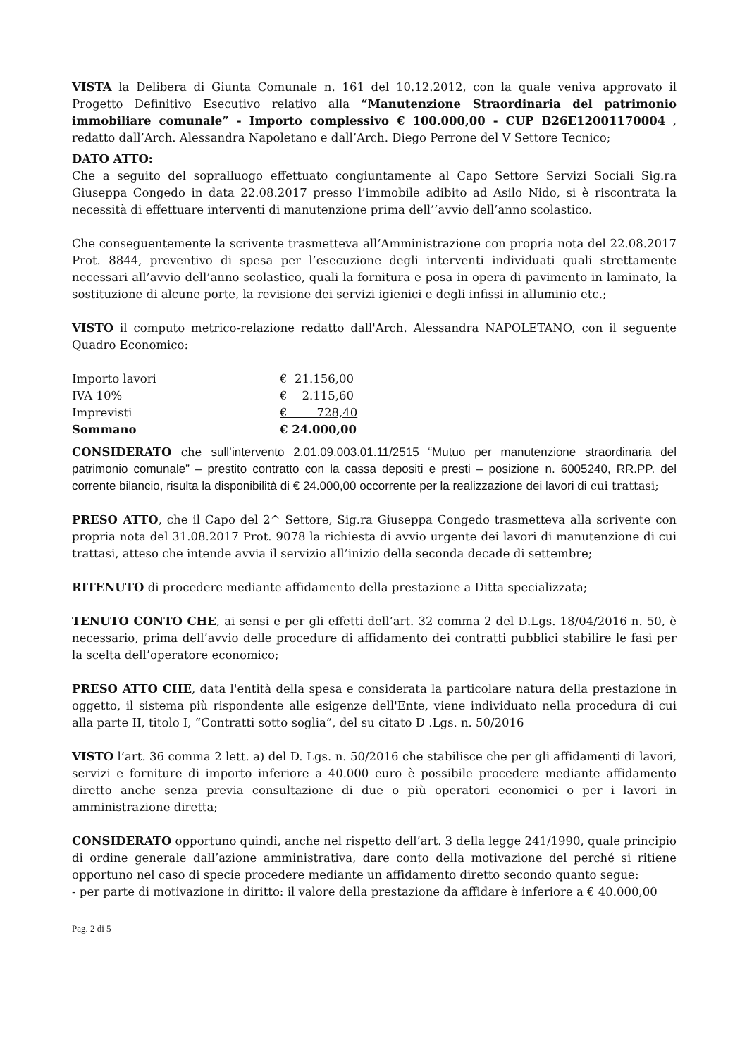VISTA la Delibera di Giunta Comunale n. 161 del 10.12.2012, con la quale veniva approvato il Progetto Definitivo Esecutivo relativo alla “Manutenzione Straordinaria del patrimonio immobiliare comunale” - Importo complessivo € 100.000,00 - CUP B26E12001170004 , redatto dall’Arch. Alessandra Napoletano e dall’Arch. Diego Perrone del V Settore Tecnico;
DATO ATTO:
Che a seguito del sopralluogo effettuato congiuntamente al Capo Settore Servizi Sociali Sig.ra Giuseppa Congedo in data 22.08.2017 presso l’immobile adibito ad Asilo Nido, si è riscontrata la necessità di effettuare interventi di manutenzione prima dell’’avvio dell’anno scolastico.
Che conseguentemente la scrivente trasmetteva all’Amministrazione con propria nota del 22.08.2017 Prot. 8844, preventivo di spesa per l’esecuzione degli interventi individuati quali strettamente necessari all’avvio dell’anno scolastico, quali la fornitura e posa in opera di pavimento in laminato, la sostituzione di alcune porte, la revisione dei servizi igienici e degli infissi in alluminio etc.;
VISTO il computo metrico-relazione redatto dall'Arch. Alessandra NAPOLETANO, con il seguente Quadro Economico:
| Importo lavori | € 21.156,00 |
| IVA 10% | € 2.115,60 |
| Imprevisti | € 728,40 |
| Sommano | € 24.000,00 |
CONSIDERATO che sull’intervento 2.01.09.003.01.11/2515 “Mutuo per manutenzione straordinaria del patrimonio comunale” – prestito contratto con la cassa depositi e presti – posizione n. 6005240, RR.PP. del corrente bilancio, risulta la disponibilità di € 24.000,00 occorrente per la realizzazione dei lavori di cui trattasi;
PRESO ATTO, che il Capo del 2^ Settore, Sig.ra Giuseppa Congedo trasmetteva alla scrivente con propria nota del 31.08.2017 Prot. 9078 la richiesta di avvio urgente dei lavori di manutenzione di cui trattasi, atteso che intende avvia il servizio all’inizio della seconda decade di settembre;
RITENUTO di procedere mediante affidamento della prestazione a Ditta specializzata;
TENUTO CONTO CHE, ai sensi e per gli effetti dell’art. 32 comma 2 del D.Lgs. 18/04/2016 n. 50, è necessario, prima dell’avvio delle procedure di affidamento dei contratti pubblici stabilire le fasi per la scelta dell’operatore economico;
PRESO ATTO CHE, data l'entità della spesa e considerata la particolare natura della prestazione in oggetto, il sistema più rispondente alle esigenze dell'Ente, viene individuato nella procedura di cui alla parte II, titolo I, “Contratti sotto soglia”, del su citato D .Lgs. n. 50/2016
VISTO l’art. 36 comma 2 lett. a) del D. Lgs. n. 50/2016 che stabilisce che per gli affidamenti di lavori, servizi e forniture di importo inferiore a 40.000 euro è possibile procedere mediante affidamento diretto anche senza previa consultazione di due o più operatori economici o per i lavori in amministrazione diretta;
CONSIDERATO opportuno quindi, anche nel rispetto dell’art. 3 della legge 241/1990, quale principio di ordine generale dall’azione amministrativa, dare conto della motivazione del perché si ritiene opportuno nel caso di specie procedere mediante un affidamento diretto secondo quanto segue:
- per parte di motivazione in diritto: il valore della prestazione da affidare è inferiore a € 40.000,00
Pag. 2 di 5